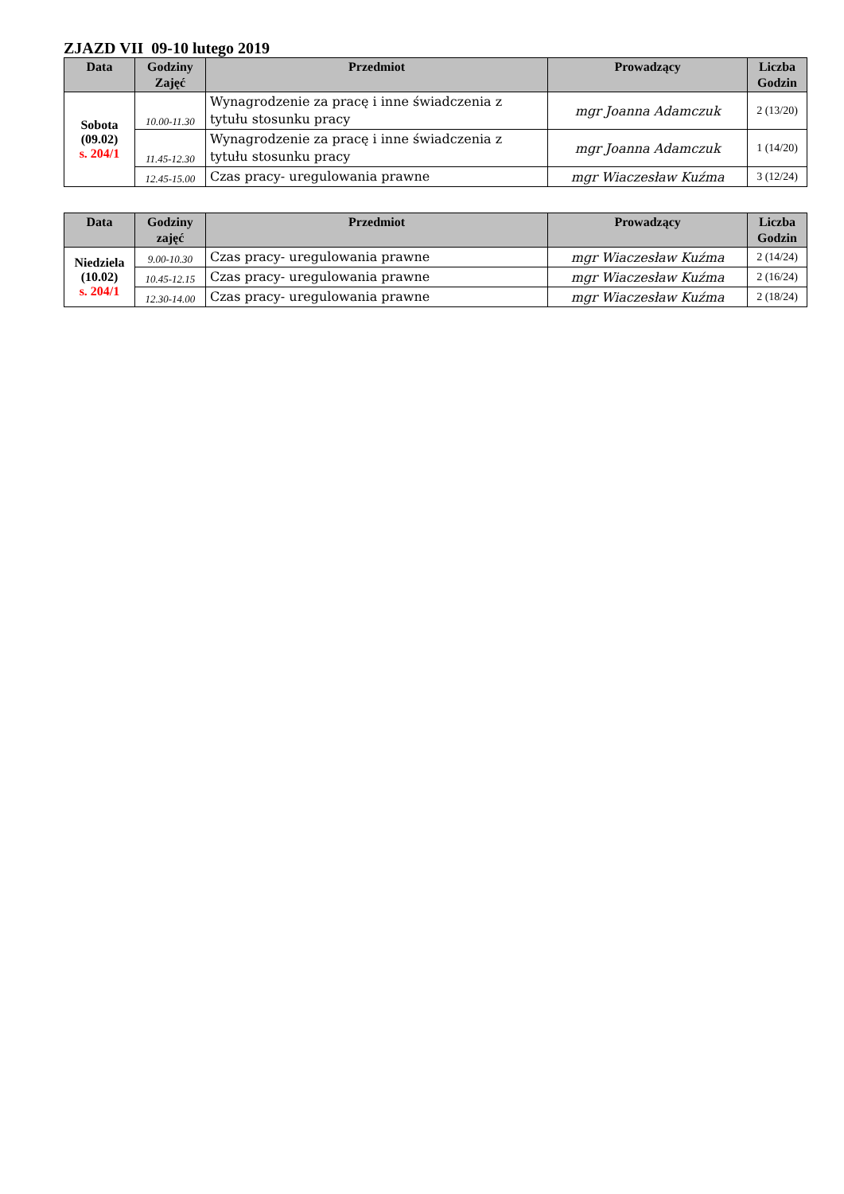ZJAZD VII 09-10 lutego 2019
| Data | Godziny Zajęć | Przedmiot | Prowadzący | Liczba Godzin |
| --- | --- | --- | --- | --- |
| Sobota (09.02) s. 204/1 | 10.00-11.30 | Wynagrodzenie za pracę i inne świadczenia z tytułu stosunku pracy | mgr Joanna Adamczuk | 2 (13/20) |
| | 11.45-12.30 | Wynagrodzenie za pracę i inne świadczenia z tytułu stosunku pracy | mgr Joanna Adamczuk | 1 (14/20) |
| | 12.45-15.00 | Czas pracy- uregulowania prawne | mgr Wiaczesław Kuźma | 3 (12/24) |
| Data | Godziny zajęć | Przedmiot | Prowadzący | Liczba Godzin |
| --- | --- | --- | --- | --- |
| Niedziela (10.02) s. 204/1 | 9.00-10.30 | Czas pracy- uregulowania prawne | mgr Wiaczesław Kuźma | 2 (14/24) |
| | 10.45-12.15 | Czas pracy- uregulowania prawne | mgr Wiaczesław Kuźma | 2 (16/24) |
| | 12.30-14.00 | Czas pracy- uregulowania prawne | mgr Wiaczesław Kuźma | 2 (18/24) |